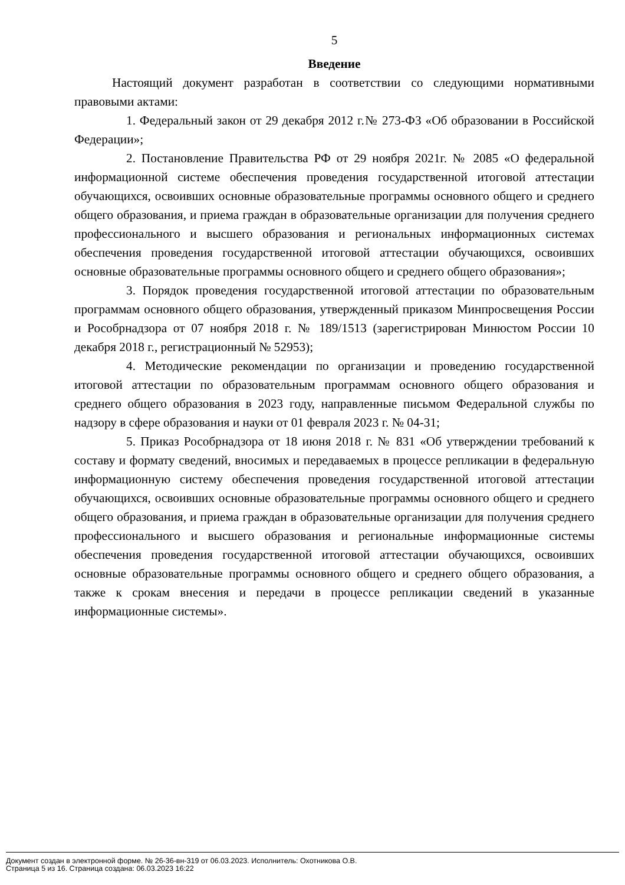5
Введение
Настоящий документ разработан в соответствии со следующими нормативными правовыми актами:
1. Федеральный закон от 29 декабря 2012 г.№ 273-ФЗ «Об образовании в Российской Федерации»;
2. Постановление Правительства РФ от 29 ноября 2021г. № 2085 «О федеральной информационной системе обеспечения проведения государственной итоговой аттестации обучающихся, освоивших основные образовательные программы основного общего и среднего общего образования, и приема граждан в образовательные организации для получения среднего профессионального и высшего образования и региональных информационных системах обеспечения проведения государственной итоговой аттестации обучающихся, освоивших основные образовательные программы основного общего и среднего общего образования»;
3. Порядок проведения государственной итоговой аттестации по образовательным программам основного общего образования, утвержденный приказом Минпросвещения России и Рособрнадзора от 07 ноября 2018 г. № 189/1513 (зарегистрирован Минюстом России 10 декабря 2018 г., регистрационный № 52953);
4. Методические рекомендации по организации и проведению государственной итоговой аттестации по образовательным программам основного общего образования и среднего общего образования в 2023 году, направленные письмом Федеральной службы по надзору в сфере образования и науки от 01 февраля 2023 г. № 04-31;
5. Приказ Рособрнадзора от 18 июня 2018 г. № 831 «Об утверждении требований к составу и формату сведений, вносимых и передаваемых в процессе репликации в федеральную информационную систему обеспечения проведения государственной итоговой аттестации обучающихся, освоивших основные образовательные программы основного общего и среднего общего образования, и приема граждан в образовательные организации для получения среднего профессионального и высшего образования и региональные информационные системы обеспечения проведения государственной итоговой аттестации обучающихся, освоивших основные образовательные программы основного общего и среднего общего образования, а также к срокам внесения и передачи в процессе репликации сведений в указанные информационные системы».
Документ создан в электронной форме. № 26-36-вн-319 от 06.03.2023. Исполнитель: Охотникова О.В.
Страница 5 из 16. Страница создана: 06.03.2023 16:22